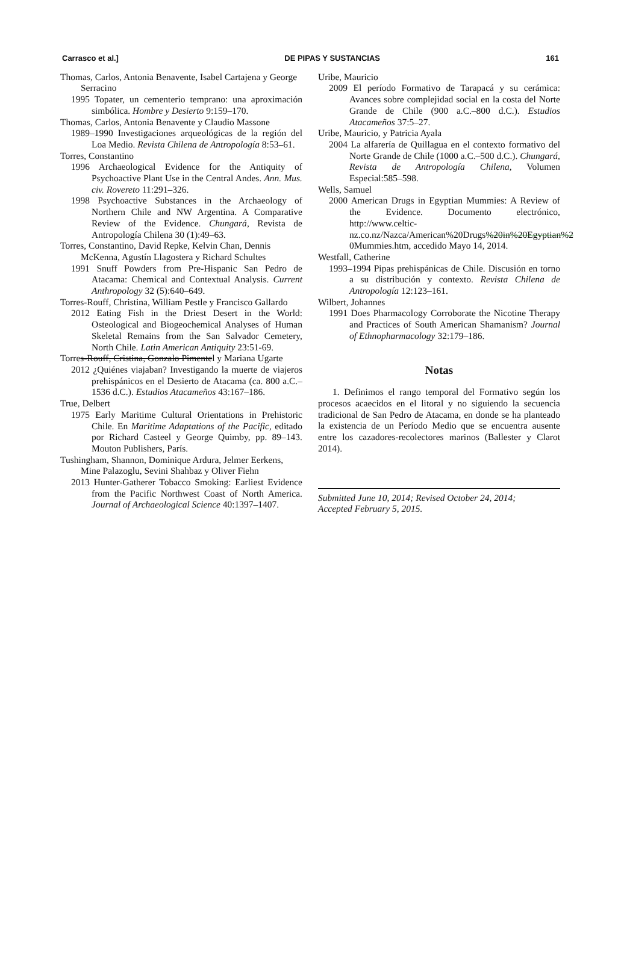Carrasco et al.] DE PIPAS Y SUSTANCIAS 161
Thomas, Carlos, Antonia Benavente, Isabel Cartajena y George Serracino
1995 Topater, un cementerio temprano: una aproximación simbólica. Hombre y Desierto 9:159–170.
Thomas, Carlos, Antonia Benavente y Claudio Massone
1989–1990 Investigaciones arqueológicas de la región del Loa Medio. Revista Chilena de Antropología 8:53–61.
Torres, Constantino
1996 Archaeological Evidence for the Antiquity of Psychoactive Plant Use in the Central Andes. Ann. Mus. civ. Rovereto 11:291–326.
1998 Psychoactive Substances in the Archaeology of Northern Chile and NW Argentina. A Comparative Review of the Evidence. Chungará, Revista de Antropología Chilena 30 (1):49–63.
Torres, Constantino, David Repke, Kelvin Chan, Dennis McKenna, Agustín Llagostera y Richard Schultes
1991 Snuff Powders from Pre-Hispanic San Pedro de Atacama: Chemical and Contextual Analysis. Current Anthropology 32 (5):640–649.
Torres-Rouff, Christina, William Pestle y Francisco Gallardo
2012 Eating Fish in the Driest Desert in the World: Osteological and Biogeochemical Analyses of Human Skeletal Remains from the San Salvador Cemetery, North Chile. Latin American Antiquity 23:51-69.
Torres-Rouff, Cristina, Gonzalo Pimentel y Mariana Ugarte
2012 ¿Quiénes viajaban? Investigando la muerte de viajeros prehispánicos en el Desierto de Atacama (ca. 800 a.C.–1536 d.C.). Estudios Atacameños 43:167–186.
True, Delbert
1975 Early Maritime Cultural Orientations in Prehistoric Chile. En Maritime Adaptations of the Pacific, editado por Richard Casteel y George Quimby, pp. 89–143. Mouton Publishers, París.
Tushingham, Shannon, Dominique Ardura, Jelmer Eerkens, Mine Palazoglu, Sevini Shahbaz y Oliver Fiehn
2013 Hunter-Gatherer Tobacco Smoking: Earliest Evidence from the Pacific Northwest Coast of North America. Journal of Archaeological Science 40:1397–1407.
Uribe, Mauricio
2009 El período Formativo de Tarapacá y su cerámica: Avances sobre complejidad social en la costa del Norte Grande de Chile (900 a.C.–800 d.C.). Estudios Atacameños 37:5–27.
Uribe, Mauricio, y Patricia Ayala
2004 La alfarería de Quillagua en el contexto formativo del Norte Grande de Chile (1000 a.C.–500 d.C.). Chungará, Revista de Antropología Chilena, Volumen Especial:585–598.
Wells, Samuel
2000 American Drugs in Egyptian Mummies: A Review of the Evidence. Documento electrónico, http://www.celtic-nz.co.nz/Nazca/American%20Drugs%20in%20Egyptian%2 0Mummies.htm, accedido Mayo 14, 2014.
Westfall, Catherine
1993–1994 Pipas prehispánicas de Chile. Discusión en torno a su distribución y contexto. Revista Chilena de Antropología 12:123–161.
Wilbert, Johannes
1991 Does Pharmacology Corroborate the Nicotine Therapy and Practices of South American Shamanism? Journal of Ethnopharmacology 32:179–186.
Notas
1. Definimos el rango temporal del Formativo según los procesos acaecidos en el litoral y no siguiendo la secuencia tradicional de San Pedro de Atacama, en donde se ha planteado la existencia de un Período Medio que se encuentra ausente entre los cazadores-recolectores marinos (Ballester y Clarot 2014).
Submitted June 10, 2014; Revised October 24, 2014;
Accepted February 5, 2015.